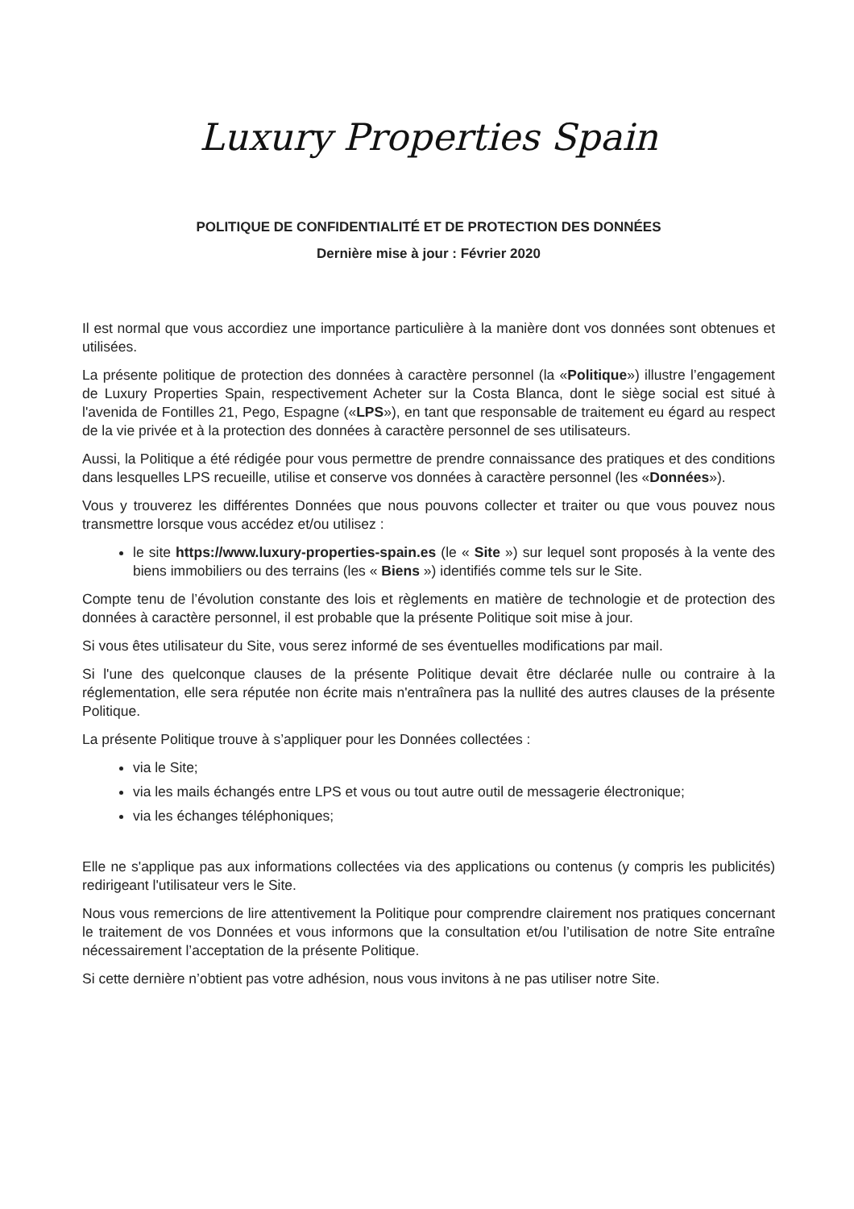Luxury Properties Spain
POLITIQUE DE CONFIDENTIALITÉ ET DE PROTECTION DES DONNÉES
Dernière mise à jour : Février 2020
Il est normal que vous accordiez une importance particulière à la manière dont vos données sont obtenues et utilisées.
La présente politique de protection des données à caractère personnel (la «Politique») illustre l’engagement de Luxury Properties Spain, respectivement Acheter sur la Costa Blanca, dont le siège social est situé à l'avenida de Fontilles 21, Pego, Espagne («LPS»), en tant que responsable de traitement eu égard au respect de la vie privée et à la protection des données à caractère personnel de ses utilisateurs.
Aussi, la Politique a été rédigée pour vous permettre de prendre connaissance des pratiques et des conditions dans lesquelles LPS recueille, utilise et conserve vos données à caractère personnel (les «Données»).
Vous y trouverez les différentes Données que nous pouvons collecter et traiter ou que vous pouvez nous transmettre lorsque vous accédez et/ou utilisez :
le site https://www.luxury-properties-spain.es (le « Site ») sur lequel sont proposés à la vente des biens immobiliers ou des terrains (les « Biens ») identifiés comme tels sur le Site.
Compte tenu de l’évolution constante des lois et règlements en matière de technologie et de protection des données à caractère personnel, il est probable que la présente Politique soit mise à jour.
Si vous êtes utilisateur du Site, vous serez informé de ses éventuelles modifications par mail.
Si l'une des quelconque clauses de la présente Politique devait être déclarée nulle ou contraire à la réglementation, elle sera réputée non écrite mais n'entraînera pas la nullité des autres clauses de la présente Politique.
La présente Politique trouve à s’appliquer pour les Données collectées :
via le Site;
via les mails échangés entre LPS et vous ou tout autre outil de messagerie électronique;
via les échanges téléphoniques;
Elle ne s'applique pas aux informations collectées via des applications ou contenus (y compris les publicités) redirigeant l'utilisateur vers le Site.
Nous vous remercions de lire attentivement la Politique pour comprendre clairement nos pratiques concernant le traitement de vos Données et vous informons que la consultation et/ou l’utilisation de notre Site entraîne nécessairement l’acceptation de la présente Politique.
Si cette dernière n’obtient pas votre adhésion, nous vous invitons à ne pas utiliser notre Site.